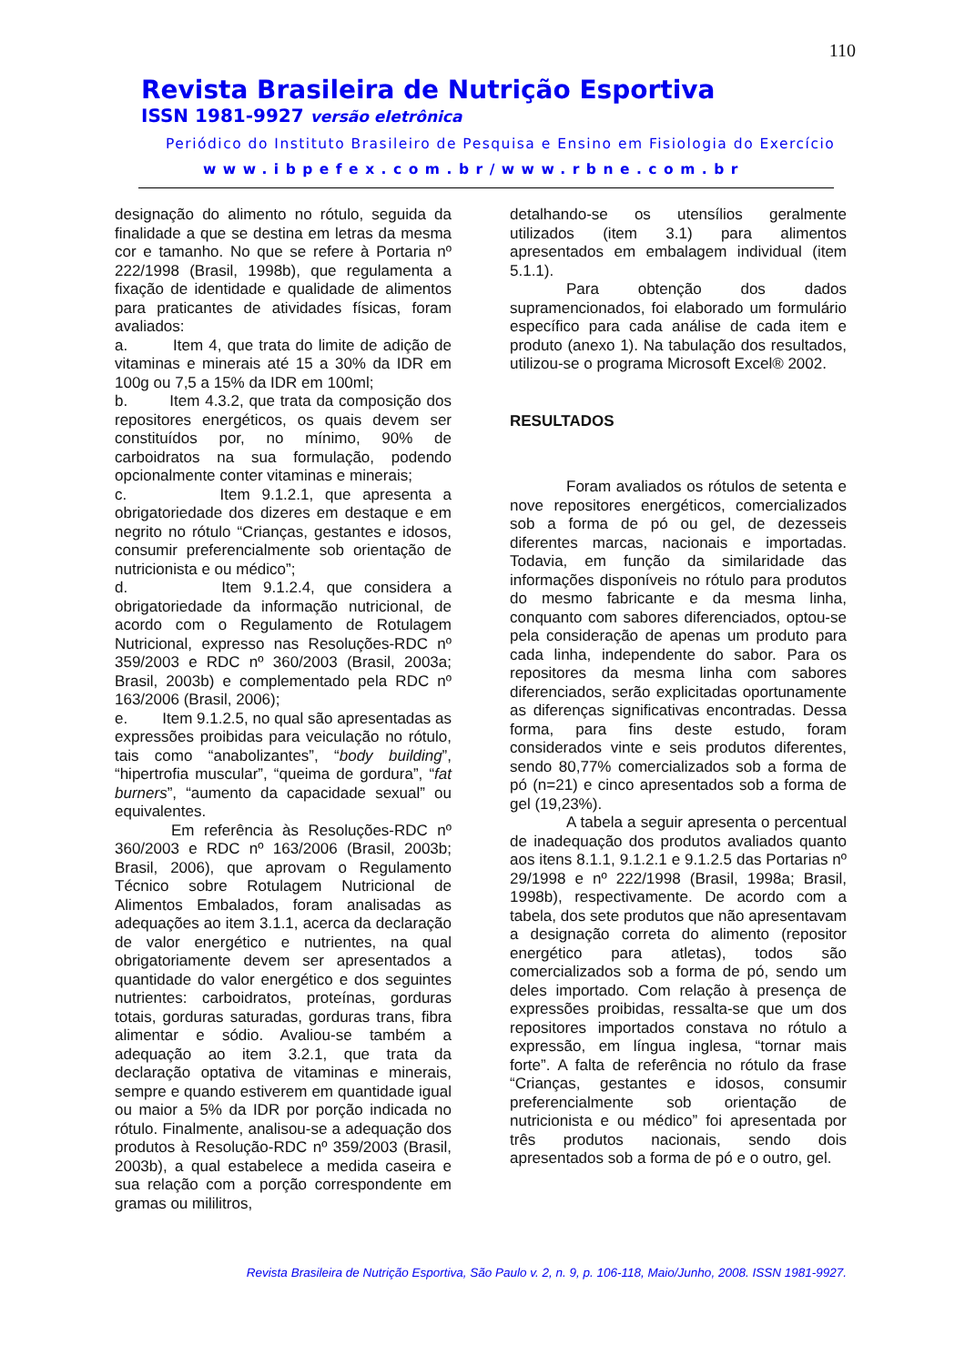110
Revista Brasileira de Nutrição Esportiva
ISSN 1981-9927 versão eletrônica
Periódico do Instituto Brasileiro de Pesquisa e Ensino em Fisiologia do Exercício
www.ibpefex.com.br/www.rbne.com.br
designação do alimento no rótulo, seguida da finalidade a que se destina em letras da mesma cor e tamanho. No que se refere à Portaria nº 222/1998 (Brasil, 1998b), que regulamenta a fixação de identidade e qualidade de alimentos para praticantes de atividades físicas, foram avaliados:
a. Item 4, que trata do limite de adição de vitaminas e minerais até 15 a 30% da IDR em 100g ou 7,5 a 15% da IDR em 100ml;
b. Item 4.3.2, que trata da composição dos repositores energéticos, os quais devem ser constituídos por, no mínimo, 90% de carboidratos na sua formulação, podendo opcionalmente conter vitaminas e minerais;
c. Item 9.1.2.1, que apresenta a obrigatoriedade dos dizeres em destaque e em negrito no rótulo “Crianças, gestantes e idosos, consumir preferencialmente sob orientação de nutricionista e ou médico”;
d. Item 9.1.2.4, que considera a obrigatoriedade da informação nutricional, de acordo com o Regulamento de Rotulagem Nutricional, expresso nas Resoluções-RDC nº 359/2003 e RDC nº 360/2003 (Brasil, 2003a; Brasil, 2003b) e complementado pela RDC nº 163/2006 (Brasil, 2006);
e. Item 9.1.2.5, no qual são apresentadas as expressões proibidas para veiculação no rótulo, tais como “anabolizantes”, “body building”, “hipertrofia muscular”, “queima de gordura”, “fat burners”, “aumento da capacidade sexual” ou equivalentes.
Em referência às Resoluções-RDC nº 360/2003 e RDC nº 163/2006 (Brasil, 2003b; Brasil, 2006), que aprovam o Regulamento Técnico sobre Rotulagem Nutricional de Alimentos Embalados, foram analisadas as adequações ao item 3.1.1, acerca da declaração de valor energético e nutrientes, na qual obrigatoriamente devem ser apresentados a quantidade do valor energético e dos seguintes nutrientes: carboidratos, proteínas, gorduras totais, gorduras saturadas, gorduras trans, fibra alimentar e sódio. Avaliou-se também a adequação ao item 3.2.1, que trata da declaração optativa de vitaminas e minerais, sempre e quando estiverem em quantidade igual ou maior a 5% da IDR por porção indicada no rótulo. Finalmente, analisou-se a adequação dos produtos à Resolução-RDC nº 359/2003 (Brasil, 2003b), a qual estabelece a medida caseira e sua relação com a porção correspondente em gramas ou mililitros,
detalhando-se os utensílios geralmente utilizados (item 3.1) para alimentos apresentados em embalagem individual (item 5.1.1).
Para obtenção dos dados supramencionados, foi elaborado um formulário específico para cada análise de cada item e produto (anexo 1). Na tabulação dos resultados, utilizou-se o programa Microsoft Excel® 2002.
RESULTADOS
Foram avaliados os rótulos de setenta e nove repositores energéticos, comercializados sob a forma de pó ou gel, de dezesseis diferentes marcas, nacionais e importadas. Todavia, em função da similaridade das informações disponíveis no rótulo para produtos do mesmo fabricante e da mesma linha, conquanto com sabores diferenciados, optou-se pela consideração de apenas um produto para cada linha, independente do sabor. Para os repositores da mesma linha com sabores diferenciados, serão explicitadas oportunamente as diferenças significativas encontradas. Dessa forma, para fins deste estudo, foram considerados vinte e seis produtos diferentes, sendo 80,77% comercializados sob a forma de pó (n=21) e cinco apresentados sob a forma de gel (19,23%).
A tabela a seguir apresenta o percentual de inadequação dos produtos avaliados quanto aos itens 8.1.1, 9.1.2.1 e 9.1.2.5 das Portarias nº 29/1998 e nº 222/1998 (Brasil, 1998a; Brasil, 1998b), respectivamente. De acordo com a tabela, dos sete produtos que não apresentavam a designação correta do alimento (repositor energético para atletas), todos são comercializados sob a forma de pó, sendo um deles importado. Com relação à presença de expressões proibidas, ressalta-se que um dos repositores importados constava no rótulo a expressão, em língua inglesa, “tornar mais forte”. A falta de referência no rótulo da frase “Crianças, gestantes e idosos, consumir preferencialmente sob orientação de nutricionista e ou médico” foi apresentada por três produtos nacionais, sendo dois apresentados sob a forma de pó e o outro, gel.
Revista Brasileira de Nutrição Esportiva, São Paulo v. 2, n. 9, p. 106-118, Maio/Junho, 2008. ISSN 1981-9927.